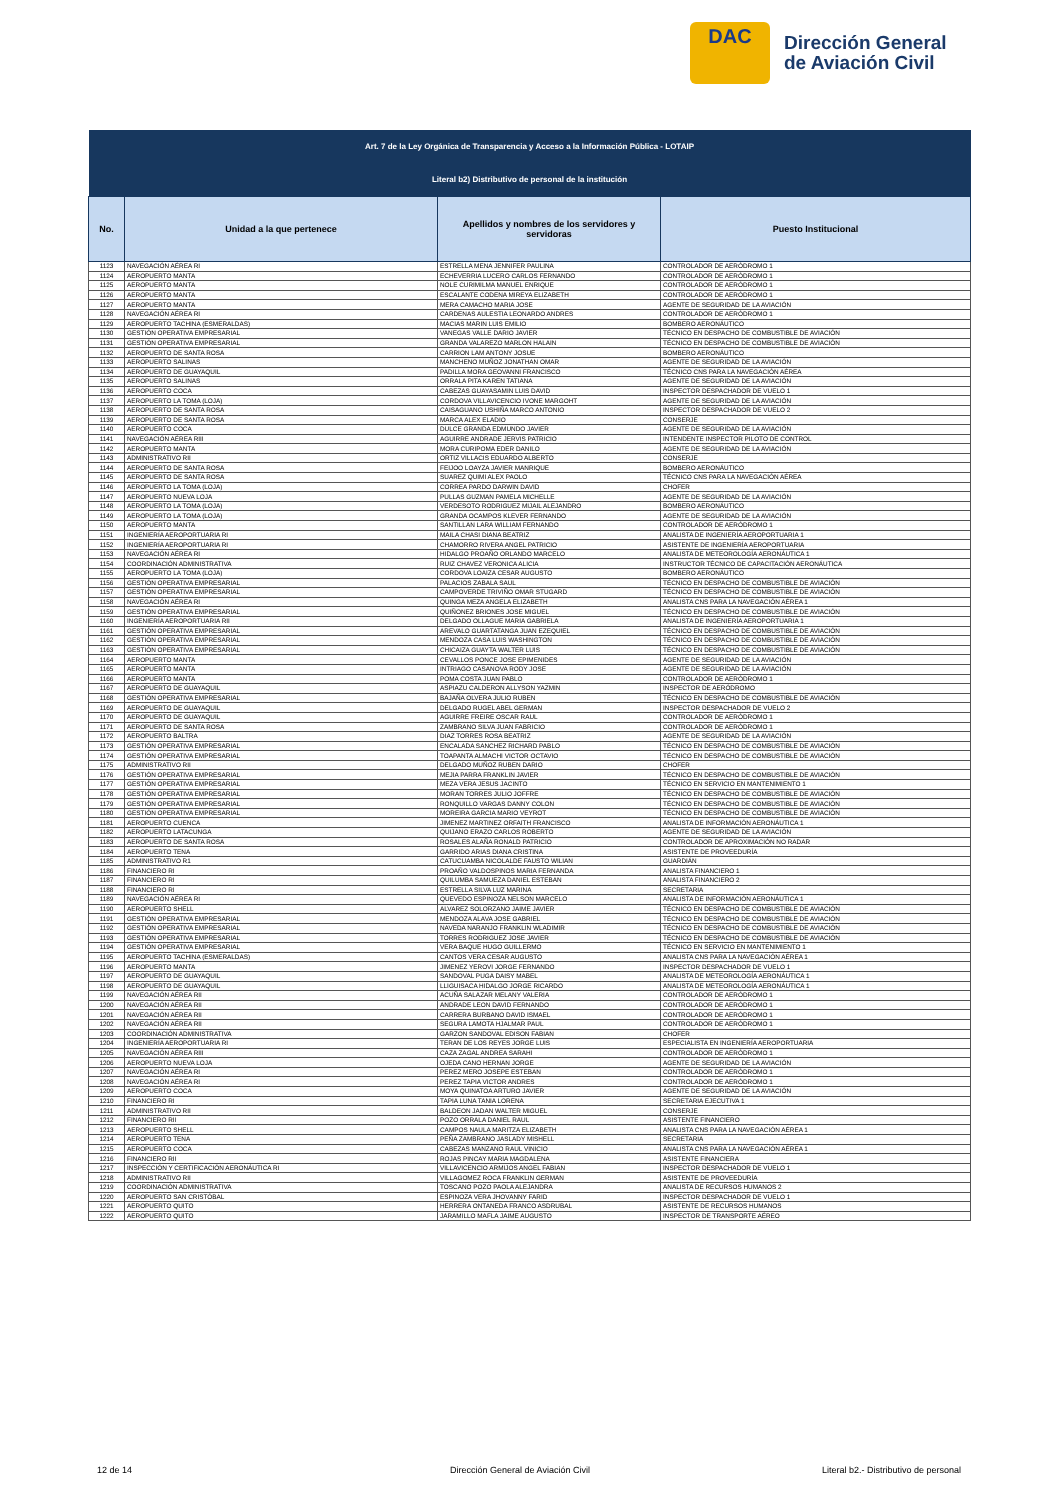DAC
Dirección General
de Aviación Civil
| Art. 7 de la Ley Orgánica de Transparencia y Acceso a la Información Pública - LOTAIP | | | |
| --- | --- | --- | --- |
| Literal b2) Distributivo de personal de la institución | | | |
| No. | Unidad a la que pertenece | Apellidos y nombres de los servidores y servidoras | Puesto Institucional |
| 1123 | NAVEGACIÓN AÉREA RI | ESTRELLA MENA JENNIFER PAULINA | CONTROLADOR DE AERÓDROMO 1 |
| 1124 | AEROPUERTO MANTA | ECHEVERRIA LUCERO CARLOS FERNANDO | CONTROLADOR DE AERÓDROMO 1 |
| 1125 | AEROPUERTO MANTA | NOLE CURIMILMA MANUEL ENRIQUE | CONTROLADOR DE AERÓDROMO 1 |
| 1126 | AEROPUERTO MANTA | ESCALANTE CODENA MIREYA ELIZABETH | CONTROLADOR DE AERÓDROMO 1 |
| 1127 | AEROPUERTO MANTA | MERA CAMACHO MARIA JOSE | AGENTE DE SEGURIDAD DE LA AVIACIÓN |
| 1128 | NAVEGACIÓN AÉREA RI | CARDENAS AULESTIA LEONARDO ANDRES | CONTROLADOR DE AERÓDROMO 1 |
| 1129 | AEROPUERTO TACHINA (ESMERALDAS) | MACIAS MARIN LUIS EMILIO | BOMBERO AERONÁUTICO |
| 1130 | GESTIÓN OPERATIVA EMPRESARIAL | VANEGAS VALLE DARIO JAVIER | TÉCNICO EN DESPACHO DE COMBUSTIBLE DE AVIACIÓN |
| 1131 | GESTIÓN OPERATIVA EMPRESARIAL | GRANDA VALAREZO MARLON HALAIN | TÉCNICO EN DESPACHO DE COMBUSTIBLE DE AVIACIÓN |
| 1132 | AEROPUERTO DE SANTA ROSA | CARRION LAM ANTONY JOSUE | BOMBERO AERONÁUTICO |
| 1133 | AEROPUERTO SALINAS | MANCHENO MUÑOZ JONATHAN OMAR | AGENTE DE SEGURIDAD DE LA AVIACIÓN |
| 1134 | AEROPUERTO DE GUAYAQUIL | PADILLA MORA GEOVANNI FRANCISCO | TÉCNICO CNS PARA LA NAVEGACIÓN AÉREA |
| 1135 | AEROPUERTO SALINAS | ORRALA PITA KAREN TATIANA | AGENTE DE SEGURIDAD DE LA AVIACIÓN |
| 1136 | AEROPUERTO COCA | CABEZAS GUAYASAMIN LUIS DAVID | INSPECTOR DESPACHADOR DE VUELO 1 |
| 1137 | AEROPUERTO LA TOMA (LOJA) | CORDOVA VILLAVICENCIO IVONE MARGOHT | AGENTE DE SEGURIDAD DE LA AVIACIÓN |
| 1138 | AEROPUERTO DE SANTA ROSA | CAISAGUANO USHIÑA MARCO ANTONIO | INSPECTOR DESPACHADOR DE VUELO 2 |
| 1139 | AEROPUERTO DE SANTA ROSA | MARCA ALEX ELADIO | CONSERJE |
| 1140 | AEROPUERTO COCA | DULCE GRANDA EDMUNDO JAVIER | AGENTE DE SEGURIDAD DE LA AVIACIÓN |
| 1141 | NAVEGACIÓN AÉREA RIII | AGUIRRE ANDRADE JERVIS PATRICIO | INTENDENTE INSPECTOR PILOTO DE CONTROL |
| 1142 | AEROPUERTO MANTA | MORA CURIPOMA EDER DANILO | AGENTE DE SEGURIDAD DE LA AVIACIÓN |
| 1143 | ADMINISTRATIVO RII | ORTIZ VILLACIS EDUARDO ALBERTO | CONSERJE |
| 1144 | AEROPUERTO DE SANTA ROSA | FEIJOO LOAYZA JAVIER MANRIQUE | BOMBERO AERONÁUTICO |
| 1145 | AEROPUERTO DE SANTA ROSA | SUAREZ QUIMI ALEX PAOLO | TÉCNICO CNS PARA LA NAVEGACIÓN AÉREA |
| 1146 | AEROPUERTO LA TOMA (LOJA) | CORREA PARDO DARWIN DAVID | CHOFER |
| 1147 | AEROPUERTO NUEVA LOJA | PULLAS GUZMAN PAMELA MICHELLE | AGENTE DE SEGURIDAD DE LA AVIACIÓN |
| 1148 | AEROPUERTO LA TOMA (LOJA) | VERDESOTO RODRIGUEZ MIJAIL ALEJANDRO | BOMBERO AERONÁUTICO |
| 1149 | AEROPUERTO LA TOMA (LOJA) | GRANDA OCAMPOS KLEVER FERNANDO | AGENTE DE SEGURIDAD DE LA AVIACIÓN |
| 1150 | AEROPUERTO MANTA | SANTILLAN LARA WILLIAM FERNANDO | CONTROLADOR DE AERÓDROMO 1 |
| 1151 | INGENIERÍA AEROPORTUARIA RI | MAILA CHASI DIANA BEATRIZ | ANALISTA DE INGENIERÍA AEROPORTUARIA 1 |
| 1152 | INGENIERÍA AEROPORTUARIA RI | CHAMORRO RIVERA ANGEL PATRICIO | ASISTENTE DE INGENIERÍA AEROPORTUARIA |
| 1153 | NAVEGACIÓN AÉREA RI | HIDALGO PROAÑO ORLANDO MARCELO | ANALISTA DE METEOROLOGÍA AERONÁUTICA 1 |
| 1154 | COORDINACIÓN ADMINISTRATIVA | RUIZ CHAVEZ VERONICA ALICIA | INSTRUCTOR TÉCNICO DE CAPACITACIÓN AERONÁUTICA |
| 1155 | AEROPUERTO LA TOMA (LOJA) | CORDOVA LOAIZA CESAR AUGUSTO | BOMBERO AERONÁUTICO |
| 1156 | GESTIÓN OPERATIVA EMPRESARIAL | PALACIOS ZABALA SAUL | TÉCNICO EN DESPACHO DE COMBUSTIBLE DE AVIACIÓN |
| 1157 | GESTIÓN OPERATIVA EMPRESARIAL | CAMPOVERDE TRIVIÑO OMAR STUGARD | TÉCNICO EN DESPACHO DE COMBUSTIBLE DE AVIACIÓN |
| 1158 | NAVEGACIÓN AÉREA RI | QUINGA MEZA ANGELA ELIZABETH | ANALISTA CNS PARA LA NAVEGACIÓN AÉREA 1 |
| 1159 | GESTIÓN OPERATIVA EMPRESARIAL | QUIÑONEZ BRIONES JOSE MIGUEL | TÉCNICO EN DESPACHO DE COMBUSTIBLE DE AVIACIÓN |
| 1160 | INGENIERÍA AEROPORTUARIA RII | DELGADO OLLAGUE MARIA GABRIELA | ANALISTA DE INGENIERÍA AEROPORTUARIA 1 |
| 1161 | GESTIÓN OPERATIVA EMPRESARIAL | AREVALO GUARTATANGA JUAN EZEQUIEL | TÉCNICO EN DESPACHO DE COMBUSTIBLE DE AVIACIÓN |
| 1162 | GESTIÓN OPERATIVA EMPRESARIAL | MENDOZA CASA LUIS WASHINGTON | TÉCNICO EN DESPACHO DE COMBUSTIBLE DE AVIACIÓN |
| 1163 | GESTIÓN OPERATIVA EMPRESARIAL | CHICAIZA GUAYTA WALTER LUIS | TÉCNICO EN DESPACHO DE COMBUSTIBLE DE AVIACIÓN |
| 1164 | AEROPUERTO MANTA | CEVALLOS PONCE JOSE EPIMENIDES | AGENTE DE SEGURIDAD DE LA AVIACIÓN |
| 1165 | AEROPUERTO MANTA | INTRIAGO CASANOVA RODY JOSE | AGENTE DE SEGURIDAD DE LA AVIACIÓN |
| 1166 | AEROPUERTO MANTA | POMA COSTA JUAN PABLO | CONTROLADOR DE AERÓDROMO 1 |
| 1167 | AEROPUERTO DE GUAYAQUIL | ASPIAZU CALDERON ALLYSON YAZMIN | INSPECTOR DE AERÓDROMO |
| 1168 | GESTIÓN OPERATIVA EMPRESARIAL | BAJAÑA OLVERA JULIO RUBEN | TÉCNICO EN DESPACHO DE COMBUSTIBLE DE AVIACIÓN |
| 1169 | AEROPUERTO DE GUAYAQUIL | DELGADO RUGEL ABEL GERMAN | INSPECTOR DESPACHADOR DE VUELO 2 |
| 1170 | AEROPUERTO DE GUAYAQUIL | AGUIRRE FREIRE OSCAR RAUL | CONTROLADOR DE AERÓDROMO 1 |
| 1171 | AEROPUERTO DE SANTA ROSA | ZAMBRANO SILVA JUAN FABRICIO | CONTROLADOR DE AERÓDROMO 1 |
| 1172 | AEROPUERTO BALTRA | DIAZ TORRES ROSA BEATRIZ | AGENTE DE SEGURIDAD DE LA AVIACIÓN |
| 1173 | GESTIÓN OPERATIVA EMPRESARIAL | ENCALADA SANCHEZ RICHARD PABLO | TÉCNICO EN DESPACHO DE COMBUSTIBLE DE AVIACIÓN |
| 1174 | GESTIÓN OPERATIVA EMPRESARIAL | TOAPANTA ALMACHI VICTOR OCTAVIO | TÉCNICO EN DESPACHO DE COMBUSTIBLE DE AVIACIÓN |
| 1175 | ADMINISTRATIVO RII | DELGADO MUÑOZ RUBEN DARIO | CHOFER |
| 1176 | GESTIÓN OPERATIVA EMPRESARIAL | MEJIA PARRA FRANKLIN JAVIER | TÉCNICO EN DESPACHO DE COMBUSTIBLE DE AVIACIÓN |
| 1177 | GESTIÓN OPERATIVA EMPRESARIAL | MEZA VERA JESUS JACINTO | TÉCNICO EN SERVICIO EN MANTENIMIENTO 1 |
| 1178 | GESTIÓN OPERATIVA EMPRESARIAL | MORAN TORRES JULIO JOFFRE | TÉCNICO EN DESPACHO DE COMBUSTIBLE DE AVIACIÓN |
| 1179 | GESTIÓN OPERATIVA EMPRESARIAL | RONQUILLO VARGAS DANNY COLON | TÉCNICO EN DESPACHO DE COMBUSTIBLE DE AVIACIÓN |
| 1180 | GESTIÓN OPERATIVA EMPRESARIAL | MOREIRA GARCIA MARIO VEYROT | TÉCNICO EN DESPACHO DE COMBUSTIBLE DE AVIACIÓN |
| 1181 | AEROPUERTO CUENCA | JIMENEZ MARTINEZ ORFAITH FRANCISCO | ANALISTA DE INFORMACIÓN AERONÁUTICA 1 |
| 1182 | AEROPUERTO LATACUNGA | QUIJANO ERAZO CARLOS ROBERTO | AGENTE DE SEGURIDAD DE LA AVIACIÓN |
| 1183 | AEROPUERTO DE SANTA ROSA | ROSALES ALAÑA RONALD PATRICIO | CONTROLADOR DE APROXIMACIÓN NO RADAR |
| 1184 | AEROPUERTO TENA | GARRIDO ARIAS DIANA CRISTINA | ASISTENTE DE PROVEEDURÍA |
| 1185 | ADMINISTRATIVO R1 | CATUCUAMBA NICOLALDE FAUSTO WILIAN | GUARDIÁN |
| 1186 | FINANCIERO RI | PROAÑO VALDOSPINOS MARIA FERNANDA | ANALISTA FINANCIERO 1 |
| 1187 | FINANCIERO RI | QUILUMBA SAMUEZA DANIEL ESTEBAN | ANALISTA FINANCIERO 2 |
| 1188 | FINANCIERO RI | ESTRELLA SILVA LUZ MARINA | SECRETARIA |
| 1189 | NAVEGACIÓN AÉREA RI | QUEVEDO ESPINOZA NELSON MARCELO | ANALISTA DE INFORMACIÓN AERONÁUTICA 1 |
| 1190 | AEROPUERTO SHELL | ALVAREZ SOLORZANO JAIME JAVIER | TÉCNICO EN DESPACHO DE COMBUSTIBLE DE AVIACIÓN |
| 1191 | GESTIÓN OPERATIVA EMPRESARIAL | MENDOZA ALAVA JOSE GABRIEL | TÉCNICO EN DESPACHO DE COMBUSTIBLE DE AVIACIÓN |
| 1192 | GESTIÓN OPERATIVA EMPRESARIAL | NAVEDA NARANJO FRANKLIN WLADIMIR | TÉCNICO EN DESPACHO DE COMBUSTIBLE DE AVIACIÓN |
| 1193 | GESTIÓN OPERATIVA EMPRESARIAL | TORRES RODRIGUEZ JOSE JAVIER | TÉCNICO EN DESPACHO DE COMBUSTIBLE DE AVIACIÓN |
| 1194 | GESTIÓN OPERATIVA EMPRESARIAL | VERA BAQUE HUGO GUILLERMO | TÉCNICO EN SERVICIO EN MANTENIMIENTO 1 |
| 1195 | AEROPUERTO TACHINA (ESMERALDAS) | CANTOS VERA CESAR AUGUSTO | ANALISTA CNS PARA LA NAVEGACIÓN AÉREA 1 |
| 1196 | AEROPUERTO MANTA | JIMENEZ YEROVI JORGE FERNANDO | INSPECTOR DESPACHADOR DE VUELO 1 |
| 1197 | AEROPUERTO DE GUAYAQUIL | SANDOVAL PUGA DAISY MABEL | ANALISTA DE METEOROLOGÍA AERONÁUTICA 1 |
| 1198 | AEROPUERTO DE GUAYAQUIL | LLIGUISACA HIDALGO JORGE RICARDO | ANALISTA DE METEOROLOGÍA AERONÁUTICA 1 |
| 1199 | NAVEGACIÓN AÉREA RII | ACUÑA SALAZAR MELANY VALERIA | CONTROLADOR DE AERÓDROMO 1 |
| 1200 | NAVEGACIÓN AÉREA RII | ANDRADE LEON DAVID FERNANDO | CONTROLADOR DE AERÓDROMO 1 |
| 1201 | NAVEGACIÓN AÉREA RII | CARRERA BURBANO DAVID ISMAEL | CONTROLADOR DE AERÓDROMO 1 |
| 1202 | NAVEGACIÓN AÉREA RII | SEGURA LAMOTA HJALMAR PAUL | CONTROLADOR DE AERÓDROMO 1 |
| 1203 | COORDINACIÓN ADMINISTRATIVA | GARZON SANDOVAL EDISON FABIAN | CHOFER |
| 1204 | INGENIERÍA AEROPORTUARIA RI | TERAN DE LOS REYES JORGE LUIS | ESPECIALISTA EN INGENIERÍA AEROPORTUARIA |
| 1205 | NAVEGACIÓN AÉREA RIII | CAZA ZAGAL ANDREA SARAHI | CONTROLADOR DE AERÓDROMO 1 |
| 1206 | AEROPUERTO NUEVA LOJA | OJEDA CANO HERNAN JORGE | AGENTE DE SEGURIDAD DE LA AVIACIÓN |
| 1207 | NAVEGACIÓN AÉREA RI | PEREZ MERO JOSEPE ESTEBAN | CONTROLADOR DE AERÓDROMO 1 |
| 1208 | NAVEGACIÓN AÉREA RI | PEREZ TAPIA VICTOR ANDRES | CONTROLADOR DE AERÓDROMO 1 |
| 1209 | AEROPUERTO COCA | MOYA QUINATOA ARTURO JAVIER | AGENTE DE SEGURIDAD DE LA AVIACIÓN |
| 1210 | FINANCIERO RI | TAPIA LUNA TANIA LORENA | SECRETARIA EJECUTIVA 1 |
| 1211 | ADMINISTRATIVO RII | BALDEON JADAN WALTER MIGUEL | CONSERJE |
| 1212 | FINANCIERO RII | POZO ORRALA DANIEL RAUL | ASISTENTE FINANCIERO |
| 1213 | AEROPUERTO SHELL | CAMPOS NAULA MARITZA ELIZABETH | ANALISTA CNS PARA LA NAVEGACIÓN AÉREA 1 |
| 1214 | AEROPUERTO TENA | PEÑA ZAMBRANO JASLADY MISHELL | SECRETARIA |
| 1215 | AEROPUERTO COCA | CABEZAS MANZANO RAUL VINICIO | ANALISTA CNS PARA LA NAVEGACIÓN AÉREA 1 |
| 1216 | FINANCIERO RII | ROJAS PINCAY MARIA MAGDALENA | ASISTENTE FINANCIERA |
| 1217 | INSPECCIÓN Y CERTIFICACIÓN AERONÁUTICA RI | VILLAVICENCIO ARMIJOS ANGEL FABIAN | INSPECTOR DESPACHADOR DE VUELO 1 |
| 1218 | ADMINISTRATIVO RII | VILLAGOMEZ ROCA FRANKLIN GERMAN | ASISTENTE DE PROVEEDURÍA |
| 1219 | COORDINACIÓN ADMINISTRATIVA | TOSCANO POZO PAOLA ALEJANDRA | ANALISTA DE RECURSOS HUMANOS 2 |
| 1220 | AEROPUERTO SAN CRISTÓBAL | ESPINOZA VERA JHOVANNY FARID | INSPECTOR DESPACHADOR DE VUELO 1 |
| 1221 | AEROPUERTO QUITO | HERRERA ONTANEDA FRANCO ASDRUBAL | ASISTENTE DE RECURSOS HUMANOS |
| 1222 | AEROPUERTO QUITO | JARAMILLO MAFLA JAIME AUGUSTO | INSPECTOR DE TRANSPORTE AÉREO |
12 de 14
Dirección General de Aviación Civil
Literal b2.- Distributivo de personal